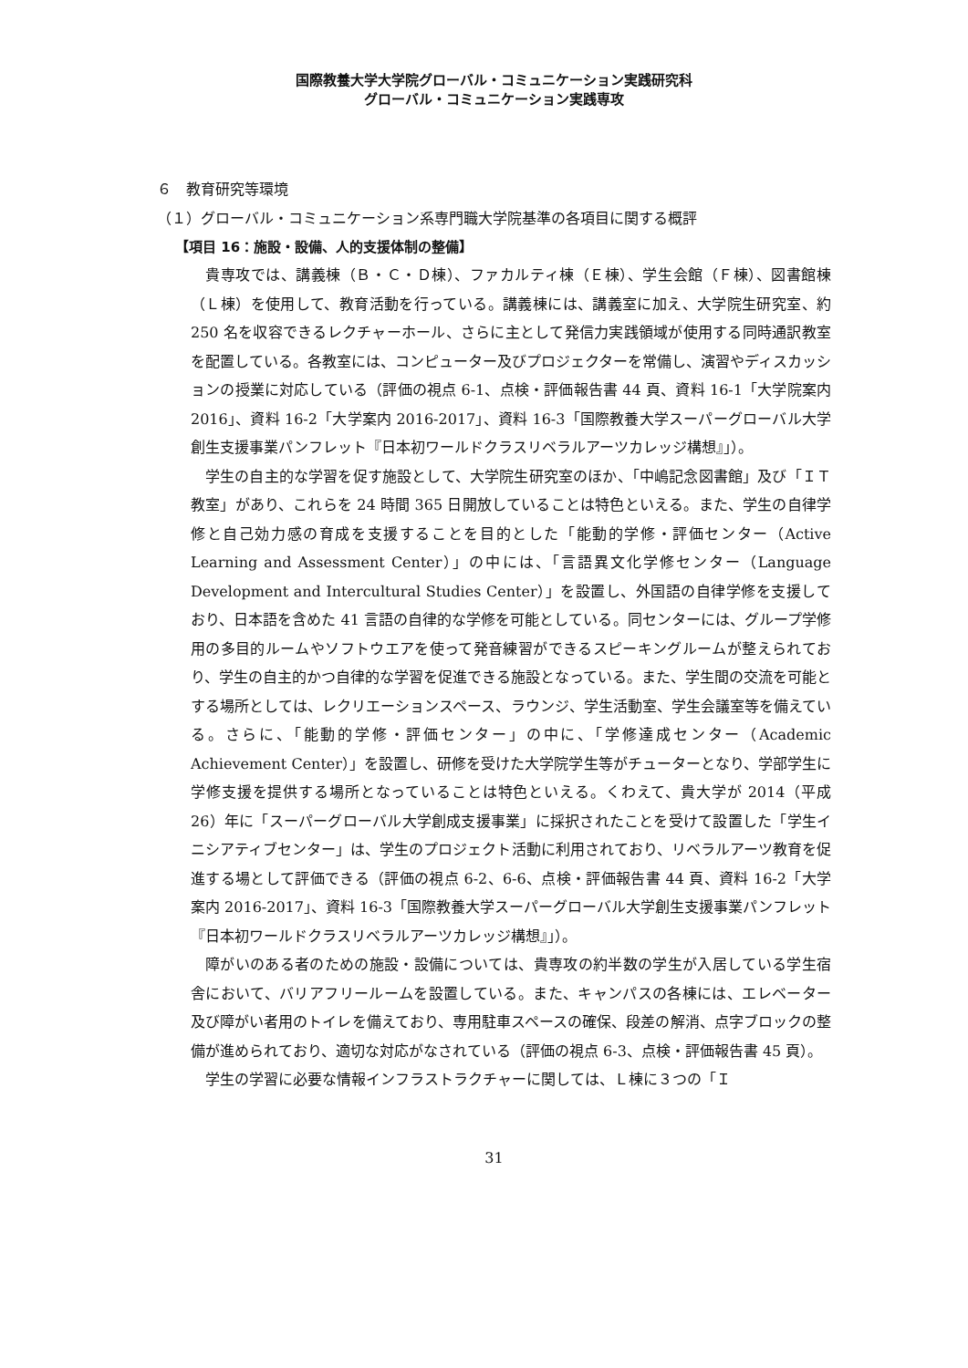国際教養大学大学院グローバル・コミュニケーション実践研究科
グローバル・コミュニケーション実践専攻
６　教育研究等環境
（１）グローバル・コミュニケーション系専門職大学院基準の各項目に関する概評
【項目 16：施設・設備、人的支援体制の整備】
貴専攻では、講義棟（Ｂ・Ｃ・Ｄ棟）、ファカルティ棟（Ｅ棟）、学生会館（Ｆ棟）、図書館棟（Ｌ棟）を使用して、教育活動を行っている。講義棟には、講義室に加え、大学院生研究室、約 250 名を収容できるレクチャーホール、さらに主として発信力実践領域が使用する同時通訳教室を配置している。各教室には、コンピューター及びプロジェクターを常備し、演習やディスカッションの授業に対応している（評価の視点 6-1、点検・評価報告書 44 頁、資料 16-1「大学院案内 2016」、資料 16-2「大学案内 2016-2017」、資料 16-3「国際教養大学スーパーグローバル大学創生支援事業パンフレット『日本初ワールドクラスリベラルアーツカレッジ構想』」）。
学生の自主的な学習を促す施設として、大学院生研究室のほか、「中嶋記念図書館」及び「ＩＴ教室」があり、これらを 24 時間 365 日開放していることは特色といえる。また、学生の自律学修と自己効力感の育成を支援することを目的とした「能動的学修・評価センター（Active Learning and Assessment Center）」の中には、「言語異文化学修センター（Language Development and Intercultural Studies Center）」を設置し、外国語の自律学修を支援しており、日本語を含めた 41 言語の自律的な学修を可能としている。同センターには、グループ学修用の多目的ルームやソフトウエアを使って発音練習ができるスピーキングルームが整えられており、学生の自主的かつ自律的な学習を促進できる施設となっている。また、学生間の交流を可能とする場所としては、レクリエーションスペース、ラウンジ、学生活動室、学生会議室等を備えている。さらに、「能動的学修・評価センター」の中に、「学修達成センター（Academic Achievement Center）」を設置し、研修を受けた大学院学生等がチューターとなり、学部学生に学修支援を提供する場所となっていることは特色といえる。くわえて、貴大学が 2014（平成 26）年に「スーパーグローバル大学創成支援事業」に採択されたことを受けて設置した「学生イニシアティブセンター」は、学生のプロジェクト活動に利用されており、リベラルアーツ教育を促進する場として評価できる（評価の視点 6-2、6-6、点検・評価報告書 44 頁、資料 16-2「大学案内 2016-2017」、資料 16-3「国際教養大学スーパーグローバル大学創生支援事業パンフレット『日本初ワールドクラスリベラルアーツカレッジ構想』」）。
障がいのある者のための施設・設備については、貴専攻の約半数の学生が入居している学生宿舎において、バリアフリールームを設置している。また、キャンパスの各棟には、エレベーター及び障がい者用のトイレを備えており、専用駐車スペースの確保、段差の解消、点字ブロックの整備が進められており、適切な対応がなされている（評価の視点 6-3、点検・評価報告書 45 頁）。
学生の学習に必要な情報インフラストラクチャーに関しては、Ｌ棟に３つの「Ｉ
31